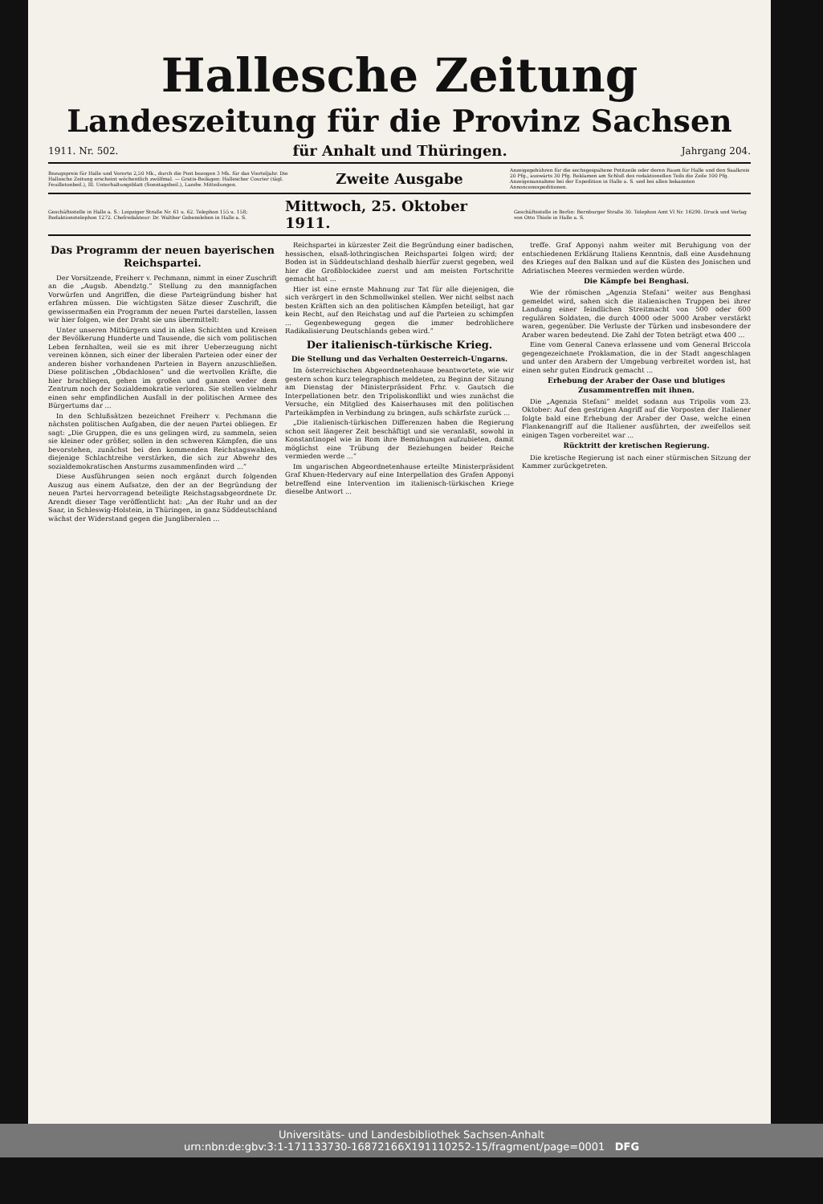Hallesche Zeitung
Landeszeitung für die Provinz Sachsen
1911. Nr. 502. für Anhalt und Thüringen. Jahrgang 204.
Bezugspreis für Halle und Vororte 2,50 Mk., durch die Post bezogen 3 Mk. für das Vierteljahr. Die Hallesche Zeitung erscheint wöchentlich zwölfmal. — Gratis-Beilagen: Hallescher Courier (tägl. Feuilletonbeil.), Ill. Unterhaltungsblatt (Sonntagsbeil.), Landw. Mitteilungen. Zweite Ausgabe Anzeigegebühren für die sechsgespaltene Petitzeile oder deren Raum für Halle und den Saalkreis 20 Pfg., auswärts 30 Pfg. Reklamen am Schluß des redaktionellen Teils die Zeile 100 Pfg. Anzeigenannahme bei der Expedition in Halle a. S. und bei allen bekannten Annoncenexpeditionen.
Geschäftsstelle in Halle a. S.: Leipziger Straße Nr. 61 u. 62. Telephon 155 u. 158; Redaktionstelephon 1272. Chefredakteur: Dr. Walther Gebensleben in Halle a. S. Mittwoch, 25. Oktober 1911. Geschäftsstelle in Berlin: Bernburger Straße 30. Telephon Amt VI Nr. 16290. Druck und Verlag von Otto Thiele in Halle a. S.
Das Programm der neuen bayerischen Reichspartei.
Der Vorsitzende, Freiherr v. Pechmann, nimmt in einer Zuschrift an die „Augsb. Abendztg.“ Stellung zu den mannigfachen Vorwürfen und Angriffen, die diese Parteigründung bisher hat erfahren müssen. Die wichtigsten Sätze dieser Zuschrift, die gewissermaßen ein Programm der neuen Partei darstellen, lassen wir hier folgen, wie der Draht sie uns übermittelt:
Unter unseren Mitbürgern sind in allen Schichten und Kreisen der Bevölkerung Hunderte und Tausende, die sich vom politischen Leben fernhalten, weil sie es mit ihrer Ueberzeugung nicht vereinen können, sich einer der liberalen Parteien oder einer der anderen bisher vorhandenen Parteien in Bayern anzuschließen. Diese politischen „Obdachlosen“ und die wertvollen Kräfte, die hier brachliegen, gehen im großen und ganzen weder dem Zentrum noch der Sozialdemokratie verloren. Sie stellen vielmehr einen sehr empfindlichen Ausfall in der politischen Armee des Bürgertums dar ...
In den Schlußsätzen bezeichnet Freiherr v. Pechmann die nächsten politischen Aufgaben, die der neuen Partei obliegen. Er sagt: „Die Gruppen, die es uns gelingen wird, zu sammeln, seien sie kleiner oder größer, sollen in den schweren Kämpfen, die uns bevorstehen, zunächst bei den kommenden Reichstagswahlen, diejenige Schlachtreihe verstärken, die sich zur Abwehr des sozialdemokratischen Ansturms zusammenfinden wird ...“
Diese Ausführungen seien noch ergänzt durch folgenden Auszug aus einem Aufsatze, den der an der Begründung der neuen Partei hervorragend beteiligte Reichstagsabgeordnete Dr. Arendt dieser Tage veröffentlicht hat: „An der Ruhr und an der Saar, in Schleswig-Holstein, in Thüringen, in ganz Süddeutschland wächst der Widerstand gegen die Jungliberalen ...
Reichspartei in kürzester Zeit die Begründung einer badischen, hessischen, elsaß-lothringischen Reichspartei folgen wird; der Boden ist in Süddeutschland deshalb hierfür zuerst gegeben, weil hier die Großblockidee zuerst und am meisten Fortschritte gemacht hat ...
Hier ist eine ernste Mahnung zur Tat für alle diejenigen, die sich verärgert in den Schmollwinkel stellen. Wer nicht selbst nach besten Kräften sich an den politischen Kämpfen beteiligt, hat gar kein Recht, auf den Reichstag und auf die Parteien zu schimpfen ... Gegenbewegung gegen die immer bedrohlichere Radikalisierung Deutschlands geben wird.“
Der italienisch-türkische Krieg.
Die Stellung und das Verhalten Oesterreich-Ungarns.
Im österreichischen Abgeordnetenhause beantwortete, wie wir gestern schon kurz telegraphisch meldeten, zu Beginn der Sitzung am Dienstag der Ministerpräsident Frhr. v. Gautsch die Interpellationen betr. den Tripoliskonflikt und wies zunächst die Versuche, ein Mitglied des Kaiserhauses mit den politischen Parteikämpfen in Verbindung zu bringen, aufs schärfste zurück ...
„Die italienisch-türkischen Differenzen haben die Regierung schon seit längerer Zeit beschäftigt und sie veranlaßt, sowohl in Konstantinopel wie in Rom ihre Bemühungen aufzubieten, damit möglichst eine Trübung der Beziehungen beider Reiche vermieden werde ...“
Im ungarischen Abgeordnetenhause erteilte Ministerpräsident Graf Khuen-Hedervary auf eine Interpellation des Grafen Apponyi betreffend eine Intervention im italienisch-türkischen Kriege dieselbe Antwort ...
treffe. Graf Apponyi nahm weiter mit Beruhigung von der entschiedenen Erklärung Italiens Kenntnis, daß eine Ausdehnung des Krieges auf den Balkan und auf die Küsten des Jonischen und Adriatischen Meeres vermieden werden würde.
Die Kämpfe bei Benghasi.
Wie der römischen „Agenzia Stefani“ weiter aus Benghasi gemeldet wird, sahen sich die italienischen Truppen bei ihrer Landung einer feindlichen Streitmacht von 500 oder 600 regulären Soldaten, die durch 4000 oder 5000 Araber verstärkt waren, gegenüber. Die Verluste der Türken und insbesondere der Araber waren bedeutend. Die Zahl der Toten beträgt etwa 400 ...
Eine vom General Caneva erlassene und vom General Briccola gegengezeichnete Proklamation, die in der Stadt angeschlagen und unter den Arabern der Umgebung verbreitet worden ist, hat einen sehr guten Eindruck gemacht ...
Erhebung der Araber der Oase und blutiges Zusammentreffen mit ihnen.
Die „Agenzia Stefani“ meldet sodann aus Tripolis vom 23. Oktober: Auf den gestrigen Angriff auf die Vorposten der Italiener folgte bald eine Erhebung der Araber der Oase, welche einen Flankenangriff auf die Italiener ausführten, der zweifellos seit einigen Tagen vorbereitet war ...
Rücktritt der kretischen Regierung.
Die kretische Regierung ist nach einer stürmischen Sitzung der Kammer zurückgetreten.
Universitäts- und Landesbibliothek Sachsen-Anhalt
urn:nbn:de:gbv:3:1-171133730-16872166X191110252-15/fragment/page=0001 DFG